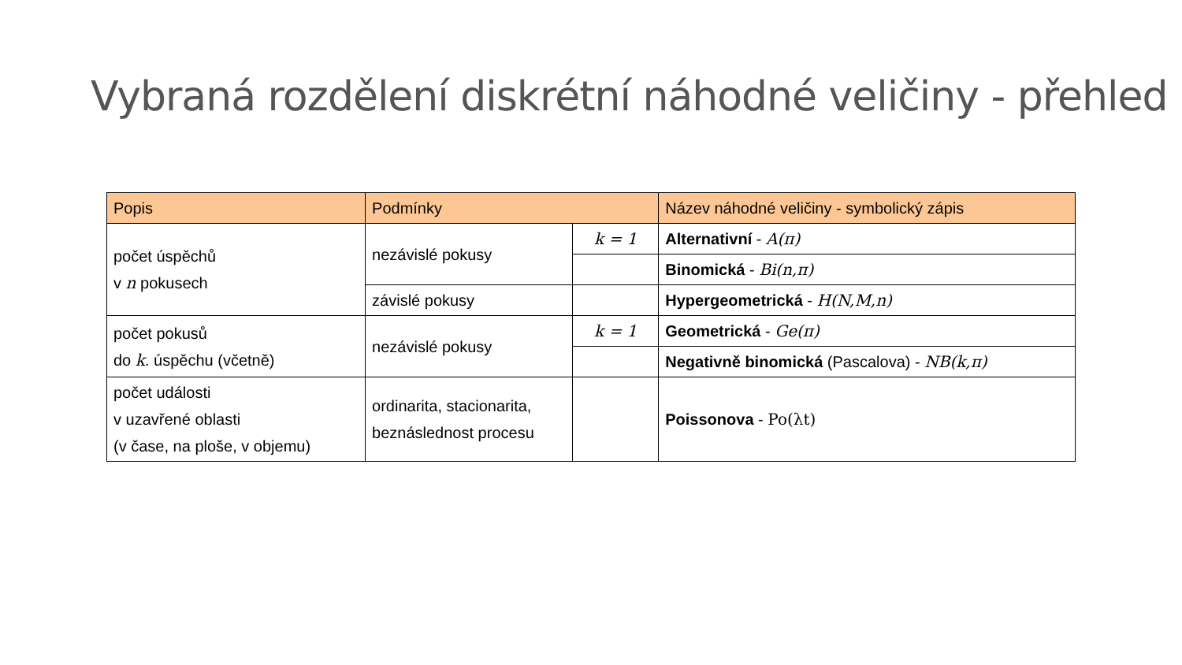Vybraná rozdělení diskrétní náhodné veličiny - přehled
| Popis | Podmínky | | Název náhodné veličiny - symbolický zápis |
| --- | --- | --- | --- |
| počet úspěchů v n pokusech | nezávislé pokusy | k = 1 | Alternativní - A(π) |
| | | | Binomická - Bi(n,π) |
| | závislé pokusy | | Hypergeometrická - H(N,M,n) |
| počet pokusů do k . úspěchu (včetně) | nezávislé pokusy | k = 1 | Geometrická - Ge(π) |
| | | | Negativně binomická (Pascalova) - NB(k,π) |
| počet události v uzavřené oblasti (v čase, na ploše, v objemu) | ordinarita, stacionarita, beznáslednost procesu | | Poissonova - Po(λt) |